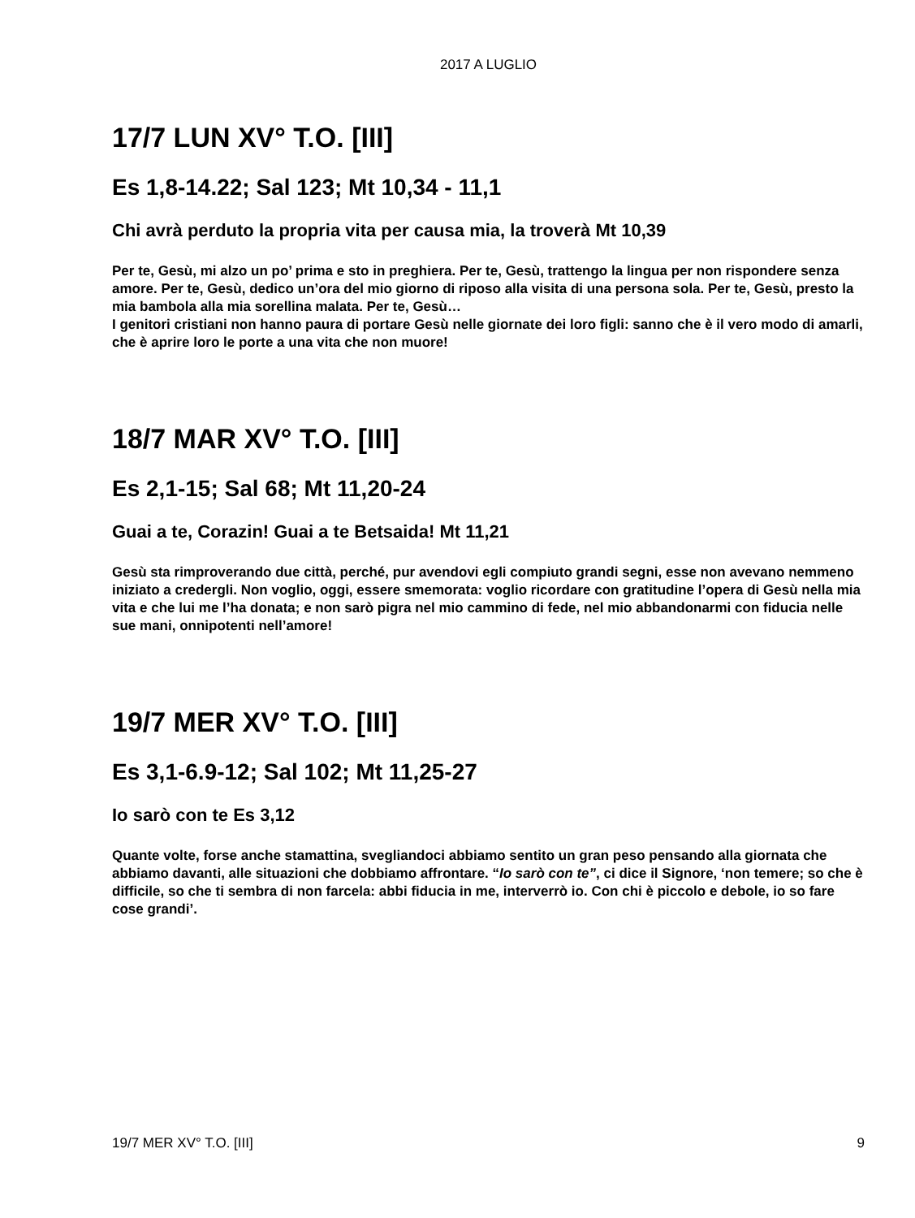2017 A LUGLIO
17/7 LUN XV° T.O. [III]
Es 1,8-14.22; Sal 123; Mt 10,34 - 11,1
Chi avrà perduto la propria vita per causa mia, la troverà Mt 10,39
Per te, Gesù, mi alzo un po’ prima e sto in preghiera. Per te, Gesù, trattengo la lingua per non rispondere senza amore. Per te, Gesù, dedico un’ora del mio giorno di riposo alla visita di una persona sola. Per te, Gesù, presto la mia bambola alla mia sorellina malata. Per te, Gesù…
I genitori cristiani non hanno paura di portare Gesù nelle giornate dei loro figli: sanno che è il vero modo di amarli, che è aprire loro le porte a una vita che non muore!
18/7 MAR XV° T.O. [III]
Es 2,1-15; Sal 68; Mt 11,20-24
Guai a te, Corazin! Guai a te Betsaida! Mt 11,21
Gesù sta rimproverando due città, perché, pur avendovi egli compiuto grandi segni, esse non avevano nemmeno iniziato a credergli. Non voglio, oggi, essere smemorata: voglio ricordare con gratitudine l’opera di Gesù nella mia vita e che lui me l’ha donata; e non sarò pigra nel mio cammino di fede, nel mio abbandonarmi con fiducia nelle sue mani, onnipotenti nell’amore!
19/7 MER XV° T.O. [III]
Es 3,1-6.9-12; Sal 102; Mt 11,25-27
Io sarò con te Es 3,12
Quante volte, forse anche stamattina, svegliandoci abbiamo sentito un gran peso pensando alla giornata che abbiamo davanti, alle situazioni che dobbiamo affrontare. “Io sarò con te”, ci dice il Signore, ‘non temere; so che è difficile, so che ti sembra di non farcela: abbi fiducia in me, interverrò io. Con chi è piccolo e debole, io so fare cose grandi’.
19/7 MER XV° T.O. [III] 9